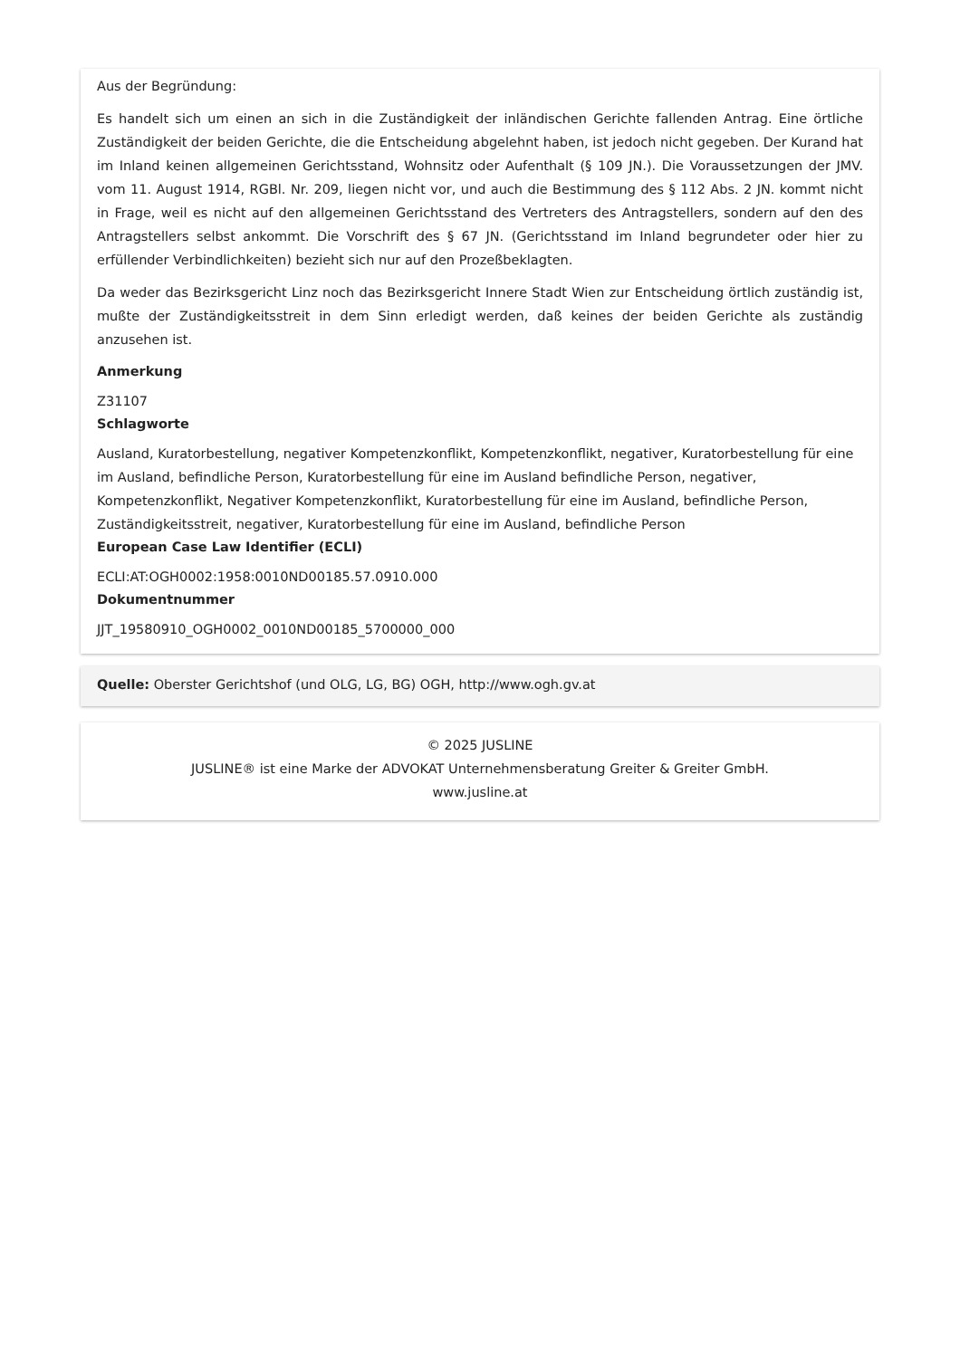Aus der Begründung:
Es handelt sich um einen an sich in die Zuständigkeit der inländischen Gerichte fallenden Antrag. Eine örtliche Zuständigkeit der beiden Gerichte, die die Entscheidung abgelehnt haben, ist jedoch nicht gegeben. Der Kurand hat im Inland keinen allgemeinen Gerichtsstand, Wohnsitz oder Aufenthalt (§ 109 JN.). Die Voraussetzungen der JMV. vom 11. August 1914, RGBl. Nr. 209, liegen nicht vor, und auch die Bestimmung des § 112 Abs. 2 JN. kommt nicht in Frage, weil es nicht auf den allgemeinen Gerichtsstand des Vertreters des Antragstellers, sondern auf den des Antragstellers selbst ankommt. Die Vorschrift des § 67 JN. (Gerichtsstand im Inland begrundeter oder hier zu erfüllender Verbindlichkeiten) bezieht sich nur auf den Prozeßbeklagten.
Da weder das Bezirksgericht Linz noch das Bezirksgericht Innere Stadt Wien zur Entscheidung örtlich zuständig ist, mußte der Zuständigkeitsstreit in dem Sinn erledigt werden, daß keines der beiden Gerichte als zuständig anzusehen ist.
Anmerkung
Z31107
Schlagworte
Ausland, Kuratorbestellung, negativer Kompetenzkonflikt, Kompetenzkonflikt, negativer, Kuratorbestellung für eine im Ausland, befindliche Person, Kuratorbestellung für eine im Ausland befindliche Person, negativer, Kompetenzkonflikt, Negativer Kompetenzkonflikt, Kuratorbestellung für eine im Ausland, befindliche Person, Zuständigkeitsstreit, negativer, Kuratorbestellung für eine im Ausland, befindliche Person
European Case Law Identifier (ECLI)
ECLI:AT:OGH0002:1958:0010ND00185.57.0910.000
Dokumentnummer
JJT_19580910_OGH0002_0010ND00185_5700000_000
Quelle: Oberster Gerichtshof (und OLG, LG, BG) OGH, http://www.ogh.gv.at
© 2025 JUSLINE
JUSLINE® ist eine Marke der ADVOKAT Unternehmensberatung Greiter & Greiter GmbH.
www.jusline.at